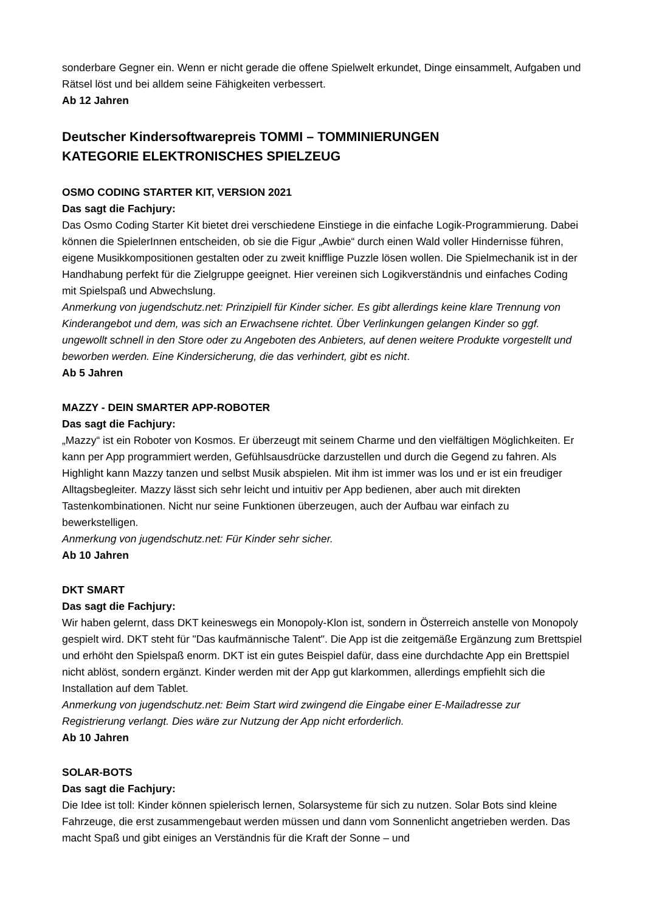sonderbare Gegner ein. Wenn er nicht gerade die offene Spielwelt erkundet, Dinge einsammelt, Aufgaben und Rätsel löst und bei alldem seine Fähigkeiten verbessert.
Ab 12 Jahren
Deutscher Kindersoftwarepreis TOMMI – TOMMINIERUNGEN
KATEGORIE ELEKTRONISCHES SPIELZEUG
OSMO CODING STARTER KIT, VERSION 2021
Das sagt die Fachjury:
Das Osmo Coding Starter Kit bietet drei verschiedene Einstiege in die einfache Logik-Programmierung. Dabei können die SpielerInnen entscheiden, ob sie die Figur „Awbie“ durch einen Wald voller Hindernisse führen, eigene Musikkompositionen gestalten oder zu zweit knifflige Puzzle lösen wollen. Die Spielmechanik ist in der Handhabung perfekt für die Zielgruppe geeignet. Hier vereinen sich Logikverständnis und einfaches Coding mit Spielspaß und Abwechslung.
Anmerkung von jugendschutz.net: Prinzipiell für Kinder sicher. Es gibt allerdings keine klare Trennung von Kinderangebot und dem, was sich an Erwachsene richtet. Über Verlinkungen gelangen Kinder so ggf. ungewollt schnell in den Store oder zu Angeboten des Anbieters, auf denen weitere Produkte vorgestellt und beworben werden. Eine Kindersicherung, die das verhindert, gibt es nicht.
Ab 5 Jahren
MAZZY - DEIN SMARTER APP-ROBOTER
Das sagt die Fachjury:
„Mazzy“ ist ein Roboter von Kosmos. Er überzeugt mit seinem Charme und den vielfältigen Möglichkeiten. Er kann per App programmiert werden, Gefühlsausdrücke darzustellen und durch die Gegend zu fahren. Als Highlight kann Mazzy tanzen und selbst Musik abspielen. Mit ihm ist immer was los und er ist ein freudiger Alltagsbegleiter. Mazzy lässt sich sehr leicht und intuitiv per App bedienen, aber auch mit direkten Tastenkombinationen. Nicht nur seine Funktionen überzeugen, auch der Aufbau war einfach zu bewerkstelligen.
Anmerkung von jugendschutz.net: Für Kinder sehr sicher.
Ab 10 Jahren
DKT SMART
Das sagt die Fachjury:
Wir haben gelernt, dass DKT keineswegs ein Monopoly-Klon ist, sondern in Österreich anstelle von Monopoly gespielt wird. DKT steht für "Das kaufmännische Talent". Die App ist die zeitgemäße Ergänzung zum Brettspiel und erhöht den Spielspaß enorm. DKT ist ein gutes Beispiel dafür, dass eine durchdachte App ein Brettspiel nicht ablöst, sondern ergänzt. Kinder werden mit der App gut klarkommen, allerdings empfiehlt sich die Installation auf dem Tablet.
Anmerkung von jugendschutz.net: Beim Start wird zwingend die Eingabe einer E-Mailadresse zur Registrierung verlangt. Dies wäre zur Nutzung der App nicht erforderlich.
Ab 10 Jahren
SOLAR-BOTS
Das sagt die Fachjury:
Die Idee ist toll: Kinder können spielerisch lernen, Solarsysteme für sich zu nutzen. Solar Bots sind kleine Fahrzeuge, die erst zusammengebaut werden müssen und dann vom Sonnenlicht angetrieben werden. Das macht Spaß und gibt einiges an Verständnis für die Kraft der Sonne – und